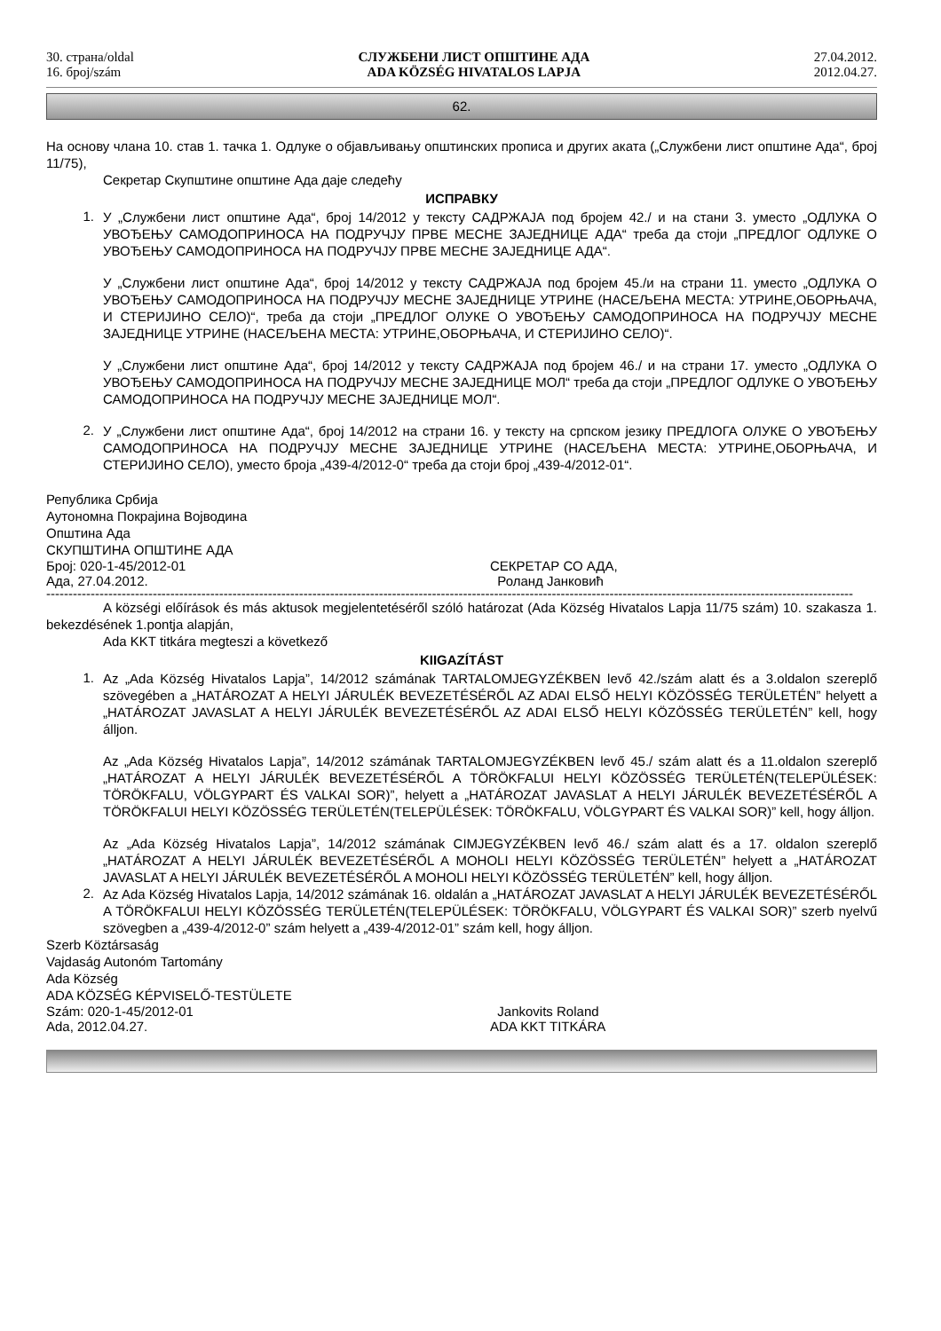30. страна/oldal
16. број/szám
СЛУЖБЕНИ ЛИСТ ОПШТИНЕ АДА
ADA KÖZSÉG HIVATALOS LAPJA
27.04.2012.
2012.04.27.
62.
На основу члана 10. став 1. тачка 1. Одлуке о објављивању општинских прописа и других аката („Службени лист општине Ада“, број 11/75),
Секретар Скупштине општине Ада даје следећу
ИСПРАВКУ
1.
У „Службени лист општине Ада“, број 14/2012 у тексту САДРЖАЈА под бројем 42./ и на стани 3. уместо „ОДЛУКА О УВОЂЕЊУ САМОДОПРИНОСА НА ПОДРУЧЈУ ПРВЕ МЕСНЕ ЗАЈЕДНИЦЕ АДА“ треба да стоји „ПРЕДЛОГ ОДЛУКЕ О УВОЂЕЊУ САМОДОПРИНОСА НА ПОДРУЧЈУ ПРВЕ МЕСНЕ ЗАЈЕДНИЦЕ АДА“.
У „Службени лист општине Ада“, број 14/2012 у тексту САДРЖАЈА под бројем 45./и на страни 11. уместо „ОДЛУКА О УВОЂЕЊУ САМОДОПРИНОСА НА ПОДРУЧЈУ МЕСНЕ ЗАЈЕДНИЦЕ УТРИНЕ (НАСЕЉЕНА МЕСТА: УТРИНЕ,ОБОРЊАЧА, И СТЕРИЈИНО СЕЛО)“, треба да стоји „ПРЕДЛОГ ОЛУКЕ О УВОЂЕЊУ САМОДОПРИНОСА НА ПОДРУЧЈУ МЕСНЕ ЗАЈЕДНИЦЕ УТРИНЕ (НАСЕЉЕНА МЕСТА: УТРИНЕ,ОБОРЊАЧА, И СТЕРИЈИНО СЕЛО)“.
У „Службени лист општине Ада“, број 14/2012 у тексту САДРЖАЈА под бројем 46./ и на страни 17. уместо „ОДЛУКА О УВОЂЕЊУ САМОДОПРИНОСА НА ПОДРУЧЈУ МЕСНЕ ЗАЈЕДНИЦЕ МОЛ“ треба да стоји „ПРЕДЛОГ ОДЛУКЕ О УВОЂЕЊУ САМОДОПРИНОСА НА ПОДРУЧЈУ МЕСНЕ ЗАЈЕДНИЦЕ МОЛ“.
2.
У „Службени лист општине Ада“, број 14/2012 на страни 16. у тексту на српском језику ПРЕДЛОГА ОЛУКЕ О УВОЂЕЊУ САМОДОПРИНОСА НА ПОДРУЧЈУ МЕСНЕ ЗАЈЕДНИЦЕ УТРИНЕ (НАСЕЉЕНА МЕСТА: УТРИНЕ,ОБОРЊАЧА, И СТЕРИЈИНО СЕЛО), уместо броја „439-4/2012-0“ треба да стоји број „439-4/2012-01“.
Република Србија
Аутономна Покрајина Војводина
Општина Ада
СКУПШТИНА ОПШТИНЕ АДА
Број: 020-1-45/2012-01 СЕКРЕТАР СО АДА,
Ада, 27.04.2012. Роланд Јанковић
--------------------------------------------------------------------------------------------------------------------------------------------------------------------------------------
A községi előírások és más aktusok megjelentetéséről szóló határozat (Ada Község Hivatalos Lapja 11/75 szám) 10. szakasza 1. bekezdésének 1.pontja alapján,
Ada KKT titkára megteszi a következő
KIIGAZÍTÁST
1.
Az „Ada Község Hivatalos Lapja”, 14/2012 számának TARTALOMJEGYZÉKBEN levő 42./szám alatt és a 3.oldalon szereplő szövegében a „HATÁROZAT A HELYI JÁRULÉK BEVEZETÉSÉRŐL AZ ADAI ELSŐ HELYI KÖZÖSSÉG TERÜLETÉN” helyett a „HATÁROZAT JAVASLAT A HELYI JÁRULÉK BEVEZETÉSÉRŐL AZ ADAI ELSŐ HELYI KÖZÖSSÉG TERÜLETÉN” kell, hogy álljon.
Az „Ada Község Hivatalos Lapja”, 14/2012 számának TARTALOMJEGYZÉKBEN levő 45./ szám alatt és a 11.oldalon szereplő „HATÁROZAT A HELYI JÁRULÉK BEVEZETÉSÉRŐL A TÖRÖKFALUI HELYI KÖZÖSSÉG TERÜLETÉN(TELEPÜLÉSEK: TÖRÖKFALU, VÖLGYPART ÉS VALKAI SOR)”, helyett a „HATÁROZAT JAVASLAT A HELYI JÁRULÉK BEVEZETÉSÉRŐL A TÖRÖKFALUI HELYI KÖZÖSSÉG TERÜLETÉN(TELEPÜLÉSEK: TÖRÖKFALU, VÖLGYPART ÉS VALKAI SOR)” kell, hogy álljon.
Az „Ada Község Hivatalos Lapja”, 14/2012 számának CIMJEGYZÉKBEN levő 46./ szám alatt és a 17. oldalon szereplő „HATÁROZAT A HELYI JÁRULÉK BEVEZETÉSÉRŐL A MOHOLI HELYI KÖZÖSSÉG TERÜLETÉN” helyett a „HATÁROZAT JAVASLAT A HELYI JÁRULÉK BEVEZETÉSÉRŐL A MOHOLI HELYI KÖZÖSSÉG TERÜLETÉN” kell, hogy álljon.
2.
Az Ada Község Hivatalos Lapja, 14/2012 számának 16. oldalán a „HATÁROZAT JAVASLAT A HELYI JÁRULÉK BEVEZETÉSÉRŐL A TÖRÖKFALUI HELYI KÖZÖSSÉG TERÜLETÉN(TELEPÜLÉSEK: TÖRÖKFALU, VÖLGYPART ÉS VALKAI SOR)” szerb nyelvű szövegben a „439-4/2012-0” szám helyett a „439-4/2012-01” szám kell, hogy álljon.
Szerb Köztársaság
Vajdaság Autonóm Tartomány
Ada Község
ADA KÖZSÉG KÉPVISELŐ-TESTÜLETE
Szám: 020-1-45/2012-01 Jankovits Roland
Ada, 2012.04.27. ADA KKT TITKÁRA